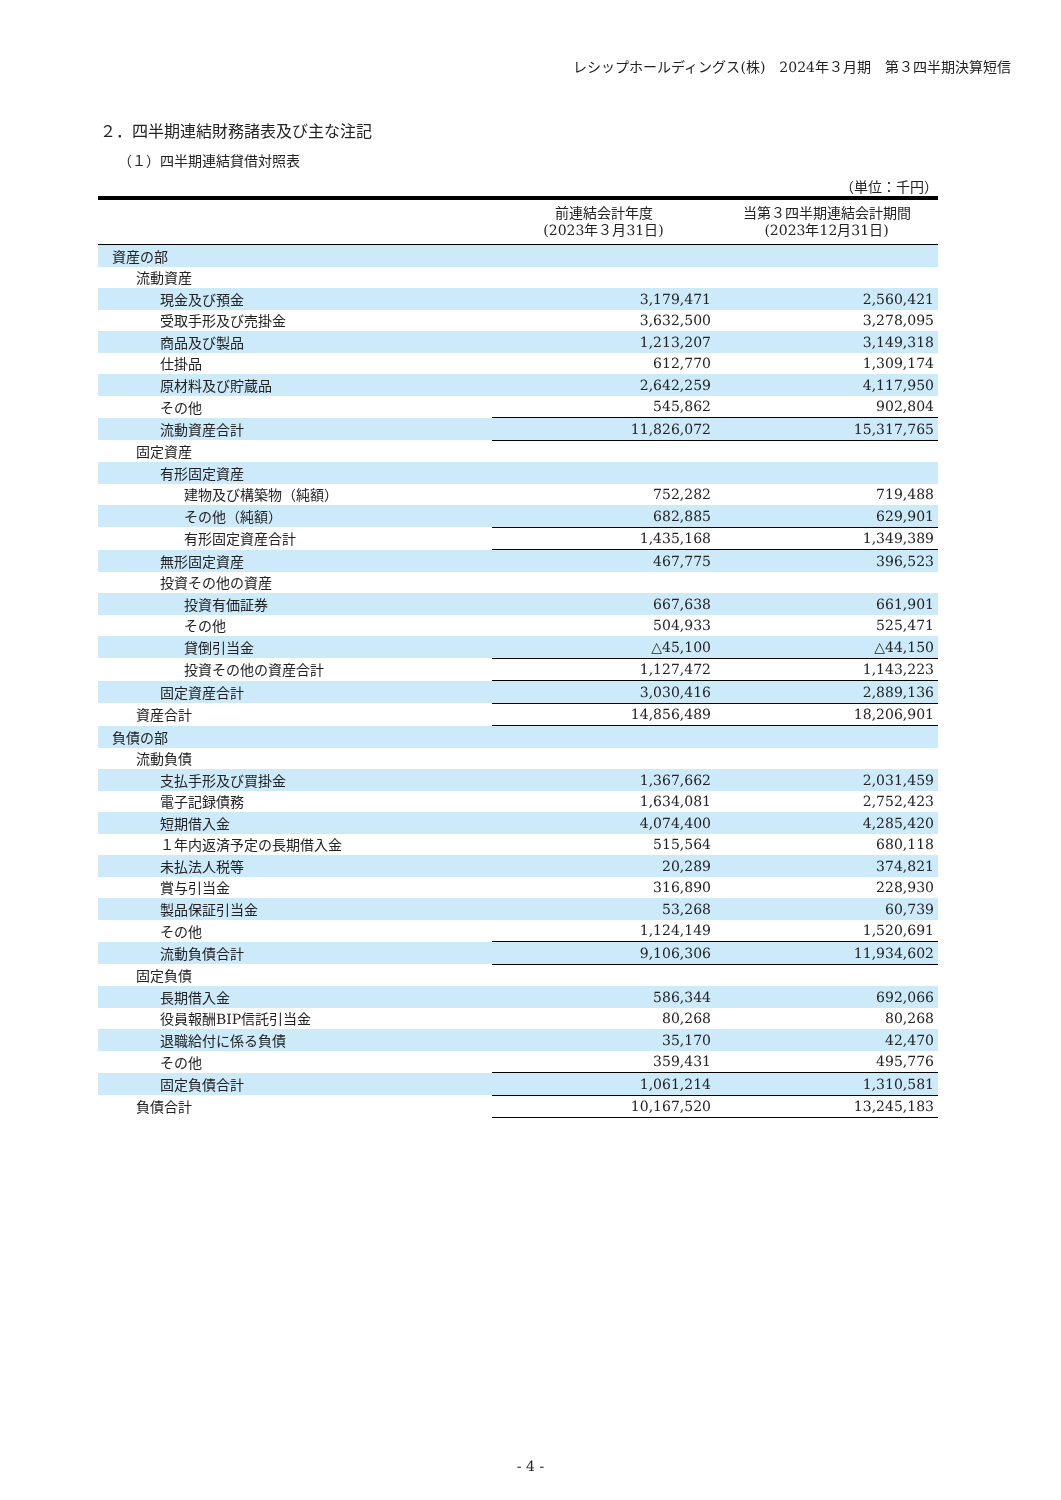レシップホールディングス(株)　2024年３月期　第３四半期決算短信
２．四半期連結財務諸表及び主な注記
（１）四半期連結貸借対照表
（単位：千円）
| | 前連結会計年度 (2023年３月31日) | 当第３四半期連結会計期間 (2023年12月31日) |
| --- | --- | --- |
| 資産の部 | | |
| 流動資産 | | |
| 現金及び預金 | 3,179,471 | 2,560,421 |
| 受取手形及び売掛金 | 3,632,500 | 3,278,095 |
| 商品及び製品 | 1,213,207 | 3,149,318 |
| 仕掛品 | 612,770 | 1,309,174 |
| 原材料及び貯蔵品 | 2,642,259 | 4,117,950 |
| その他 | 545,862 | 902,804 |
| 流動資産合計 | 11,826,072 | 15,317,765 |
| 固定資産 | | |
| 有形固定資産 | | |
| 建物及び構築物（純額） | 752,282 | 719,488 |
| その他（純額） | 682,885 | 629,901 |
| 有形固定資産合計 | 1,435,168 | 1,349,389 |
| 無形固定資産 | 467,775 | 396,523 |
| 投資その他の資産 | | |
| 投資有価証券 | 667,638 | 661,901 |
| その他 | 504,933 | 525,471 |
| 貸倒引当金 | △45,100 | △44,150 |
| 投資その他の資産合計 | 1,127,472 | 1,143,223 |
| 固定資産合計 | 3,030,416 | 2,889,136 |
| 資産合計 | 14,856,489 | 18,206,901 |
| 負債の部 | | |
| 流動負債 | | |
| 支払手形及び買掛金 | 1,367,662 | 2,031,459 |
| 電子記録債務 | 1,634,081 | 2,752,423 |
| 短期借入金 | 4,074,400 | 4,285,420 |
| １年内返済予定の長期借入金 | 515,564 | 680,118 |
| 未払法人税等 | 20,289 | 374,821 |
| 賞与引当金 | 316,890 | 228,930 |
| 製品保証引当金 | 53,268 | 60,739 |
| その他 | 1,124,149 | 1,520,691 |
| 流動負債合計 | 9,106,306 | 11,934,602 |
| 固定負債 | | |
| 長期借入金 | 586,344 | 692,066 |
| 役員報酬BIP信託引当金 | 80,268 | 80,268 |
| 退職給付に係る負債 | 35,170 | 42,470 |
| その他 | 359,431 | 495,776 |
| 固定負債合計 | 1,061,214 | 1,310,581 |
| 負債合計 | 10,167,520 | 13,245,183 |
- 4 -